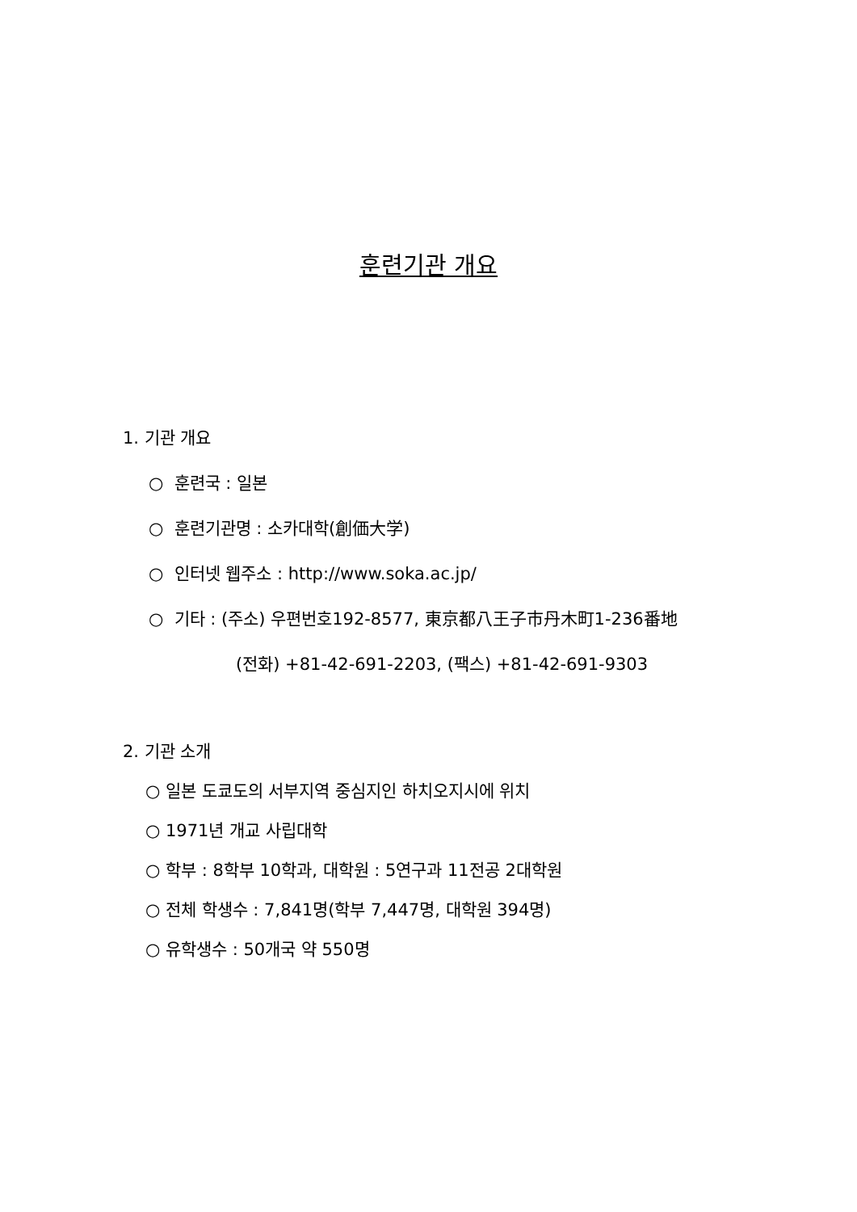훈련기관 개요
1. 기관 개요
○ 훈련국 : 일본
○ 훈련기관명 : 소카대학(創価大学)
○ 인터넷 웹주소 : http://www.soka.ac.jp/
○ 기타 : (주소) 우편번호192-8577, 東京都八王子市丹木町1-236番地
(전화) +81-42-691-2203, (팩스) +81-42-691-9303
2. 기관 소개
○ 일본 도쿄도의 서부지역 중심지인 하치오지시에 위치
○ 1971년 개교 사립대학
○ 학부 : 8학부 10학과, 대학원 : 5연구과 11전공 2대학원
○ 전체 학생수 : 7,841명(학부 7,447명, 대학원 394명)
○ 유학생수 : 50개국 약 550명